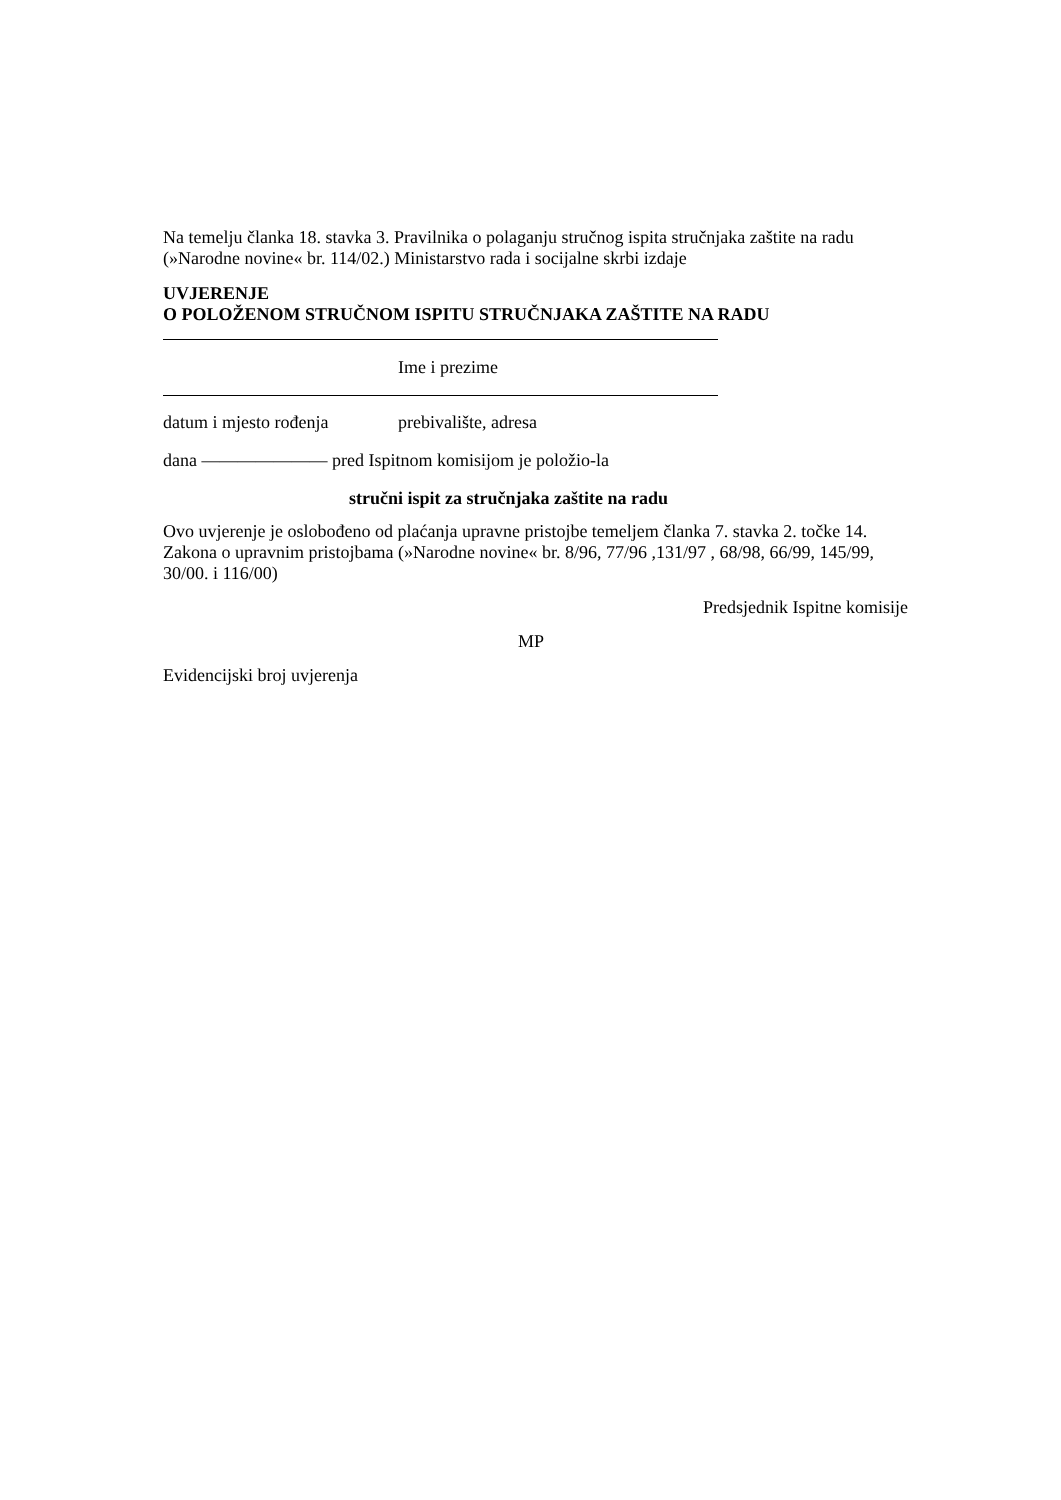Na temelju članka 18. stavka 3. Pravilnika o polaganju stručnog ispita stručnjaka zaštite na radu (»Narodne novine« br. 114/02.) Ministarstvo rada i socijalne skrbi izdaje
UVJERENJE
O POLOŽENOM STRUČNOM ISPITU STRUČNJAKA ZAŠTITE NA RADU
Ime i prezime
datum i mjesto rođenja prebivalište, adresa
dana ——————— pred Ispitnom komisijom je položio-la
stručni ispit za stručnjaka zaštite na radu
Ovo uvjerenje je oslobođeno od plaćanja upravne pristojbe temeljem članka 7. stavka 2. točke 14. Zakona o upravnim pristojbama (»Narodne novine« br. 8/96, 77/96 ,131/97 , 68/98, 66/99, 145/99, 30/00. i 116/00)
Predsjednik Ispitne komisije
MP
Evidencijski broj uvjerenja